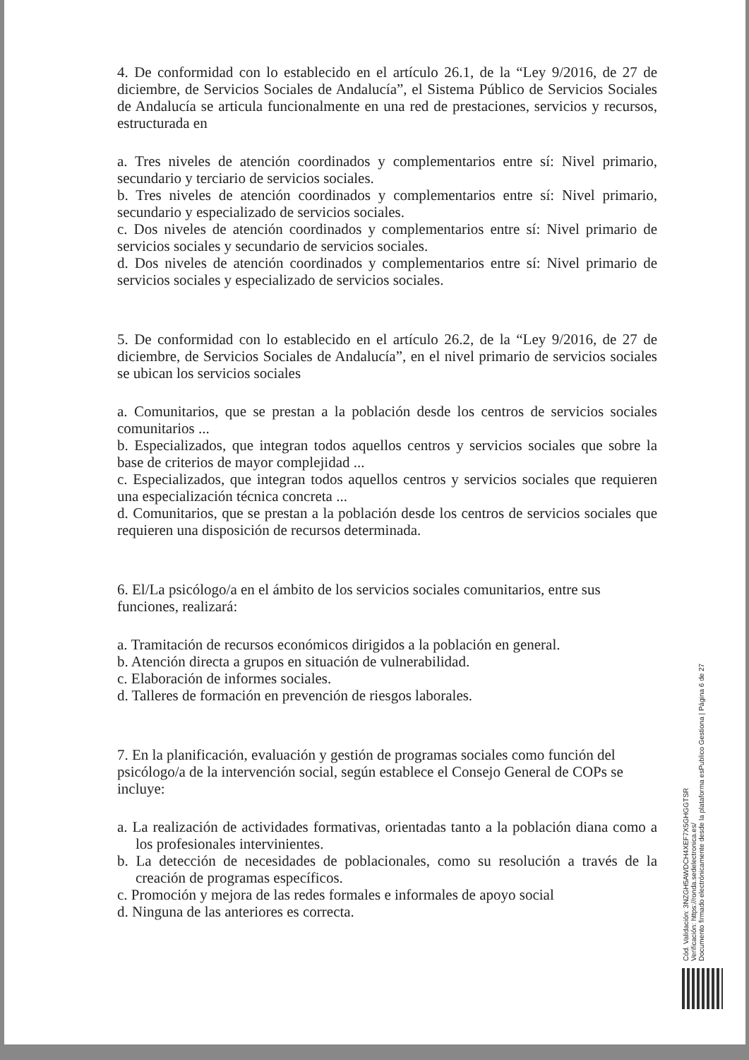4. De conformidad con lo establecido en el artículo 26.1, de la “Ley 9/2016, de 27 de diciembre, de Servicios Sociales de Andalucía”, el Sistema Público de Servicios Sociales de Andalucía se articula funcionalmente en una red de prestaciones, servicios y recursos, estructurada en
a. Tres niveles de atención coordinados y complementarios entre sí: Nivel primario, secundario y terciario de servicios sociales.
b. Tres niveles de atención coordinados y complementarios entre sí: Nivel primario, secundario y especializado de servicios sociales.
c. Dos niveles de atención coordinados y complementarios entre sí: Nivel primario de servicios sociales y secundario de servicios sociales.
d. Dos niveles de atención coordinados y complementarios entre sí: Nivel primario de servicios sociales y especializado de servicios sociales.
5. De conformidad con lo establecido en el artículo 26.2, de la “Ley 9/2016, de 27 de diciembre, de Servicios Sociales de Andalucía”, en el nivel primario de servicios sociales se ubican los servicios sociales
a. Comunitarios, que se prestan a la población desde los centros de servicios sociales comunitarios ...
b. Especializados, que integran todos aquellos centros y servicios sociales que sobre la base de criterios de mayor complejidad ...
c. Especializados, que integran todos aquellos centros y servicios sociales que requieren una especialización técnica concreta ...
d. Comunitarios, que se prestan a la población desde los centros de servicios sociales que requieren una disposición de recursos determinada.
6. El/La psicólogo/a en el ámbito de los servicios sociales comunitarios, entre sus funciones, realizará:
a. Tramitación de recursos económicos dirigidos a la población en general.
b. Atención directa a grupos en situación de vulnerabilidad.
c. Elaboración de informes sociales.
d. Talleres de formación en prevención de riesgos laborales.
7. En la planificación, evaluación y gestión de programas sociales como función del psicólogo/a de la intervención social, según establece el Consejo General de COPs se incluye:
a. La realización de actividades formativas, orientadas tanto a la población diana como a los profesionales intervinientes.
b. La detección de necesidades de poblacionales, como su resolución a través de la creación de programas específicos.
c. Promoción y mejora de las redes formales e informales de apoyo social
d. Ninguna de las anteriores es correcta.
Cód. Validación: 3NZGH5AWDCH4XEF7X5GHGGTSR
Verificación: https://ronda.sedelectronica.es/
Documento firmado electrónicamente desde la plataforma esPublico Gestiona | Página 6 de 27